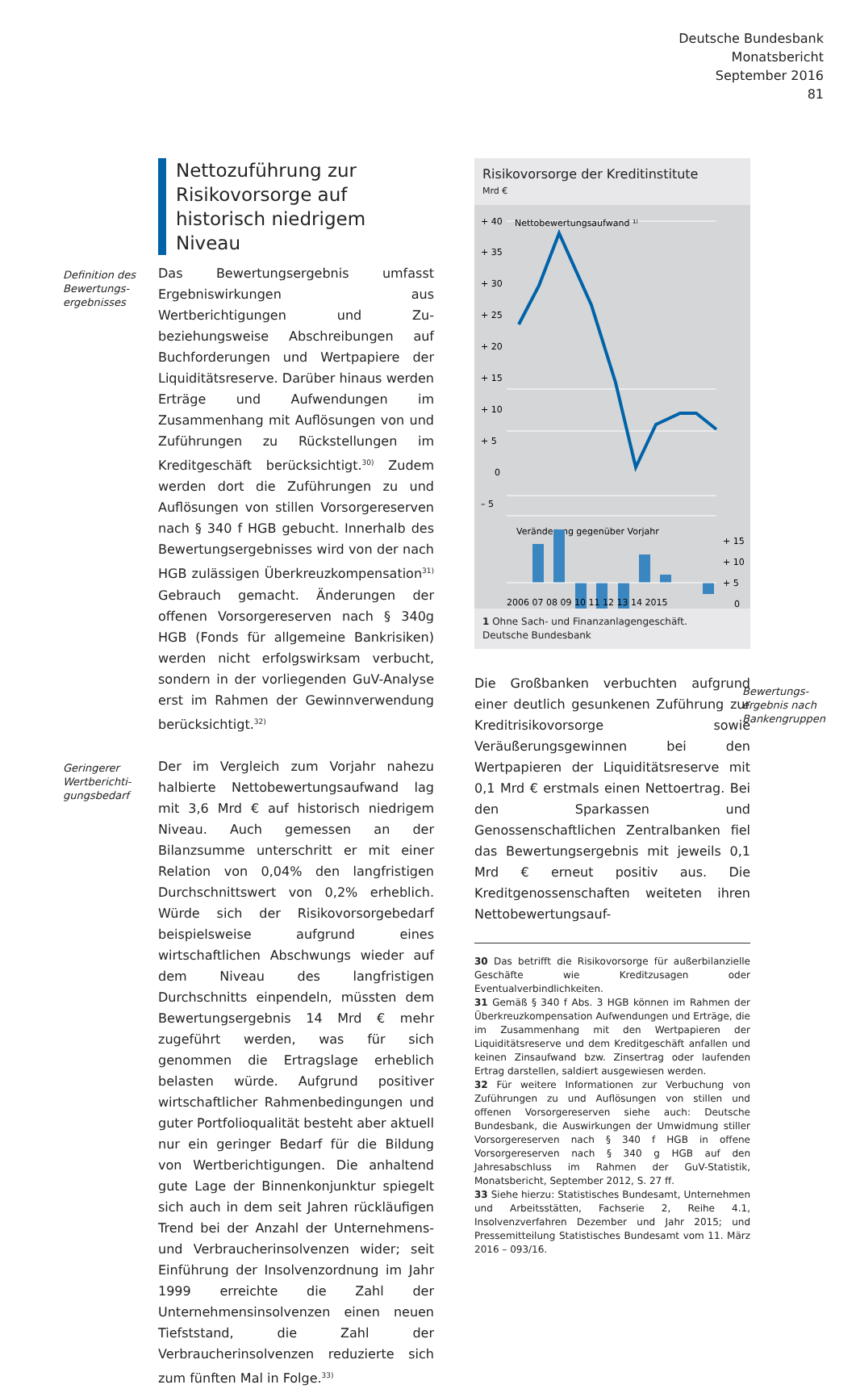Deutsche Bundesbank
Monatsbericht
September 2016
81
Nettozuführung zur Risikovorsorge auf historisch niedrigem Niveau
Definition des Bewertungs­ergebnisses
Das Bewertungsergebnis umfasst Ergebniswirkungen aus Wertberichtigungen und Zu- beziehungsweise Abschreibungen auf Buchforderungen und Wertpapiere der Liquiditätsreserve. Darüber hinaus werden Erträge und Aufwendungen im Zusammenhang mit Auflösungen von und Zuführungen zu Rückstellungen im Kreditgeschäft berücksichtigt.<sup>30)</sup> Zudem werden dort die Zuführungen zu und Auflösungen von stillen Vorsorgereserven nach § 340 f HGB gebucht. Innerhalb des Bewertungsergebnisses wird von der nach HGB zulässigen Überkreuzkompensation<sup>31)</sup> Gebrauch gemacht. Änderungen der offenen Vorsorgereserven nach § 340g HGB (Fonds für allgemeine Bankrisiken) werden nicht erfolgswirksam verbucht, sondern in der vorliegenden GuV-Analyse erst im Rahmen der Gewinnverwendung berücksichtigt.<sup>32)</sup>
Geringerer Wertberichti­gungsbedarf
Der im Vergleich zum Vorjahr nahezu halbierte Nettobewertungsaufwand lag mit 3,6 Mrd € auf historisch niedrigem Niveau. Auch gemessen an der Bilanzsumme unterschritt er mit einer Relation von 0,04% den langfristigen Durchschnittswert von 0,2% erheblich. Würde sich der Risikovorsorgebedarf beispielsweise aufgrund eines wirtschaftlichen Abschwungs wieder auf dem Niveau des langfristigen Durchschnitts einpendeln, müssten dem Bewertungsergebnis 14 Mrd € mehr zugeführt werden, was für sich genommen die Ertragslage erheblich belasten würde. Aufgrund positiver wirtschaftlicher Rahmenbedingungen und guter Portfolioqualität besteht aber aktuell nur ein geringer Bedarf für die Bildung von Wertberichtigungen. Die anhaltend gute Lage der Binnenkonjunktur spiegelt sich auch in dem seit Jahren rückläufigen Trend bei der Anzahl der Unternehmens- und Verbraucherinsolvenzen wider; seit Einführung der Insolvenzordnung im Jahr 1999 erreichte die Zahl der Unternehmensinsolvenzen einen neuen Tiefststand, die Zahl der Verbraucherinsolvenzen reduzierte sich zum fünften Mal in Folge.<sup>33)</sup>
Risikovorsorge der Kreditinstitute
Mrd €
+ 40
+ 35
+ 30
+ 25
+ 20
+ 15
+ 10
+ 5
0
– 5
Nettobewertungsaufwand ¹⁾
Veränderung gegenüber Vorjahr
+ 15
+ 10
+ 5
0
2006 07 08 09 10 11 12 13 14 2015
1 Ohne Sach- und Finanzanlagengeschäft.
Deutsche Bundesbank
Die Großbanken verbuchten aufgrund einer deutlich gesunkenen Zuführung zur Kreditrisikovorsorge sowie Veräußerungsgewinnen bei den Wertpapieren der Liquiditätsreserve mit 0,1 Mrd € erstmals einen Nettoertrag. Bei den Sparkassen und Genossenschaftlichen Zentralbanken fiel das Bewertungsergebnis mit jeweils 0,1 Mrd € erneut positiv aus. Die Kreditgenossenschaften weiteten ihren Nettobewertungsauf-
30 Das betrifft die Risikovorsorge für außerbilanzielle Geschäfte wie Kreditzusagen oder Eventualverbindlichkeiten.
31 Gemäß § 340 f Abs. 3 HGB können im Rahmen der Überkreuzkompensation Aufwendungen und Erträge, die im Zusammenhang mit den Wertpapieren der Liquiditätsreserve und dem Kreditgeschäft anfallen und keinen Zinsaufwand bzw. Zinsertrag oder laufenden Ertrag darstellen, saldiert ausgewiesen werden.
32 Für weitere Informationen zur Verbuchung von Zuführungen zu und Auflösungen von stillen und offenen Vorsorgereserven siehe auch: Deutsche Bundesbank, die Auswirkungen der Umwidmung stiller Vorsorgereserven nach § 340 f HGB in offene Vorsorgereserven nach § 340 g HGB auf den Jahresabschluss im Rahmen der GuV-Statistik, Monatsbericht, September 2012, S. 27 ff.
33 Siehe hierzu: Statistisches Bundesamt, Unternehmen und Arbeitsstätten, Fachserie 2, Reihe 4.1, Insolvenzverfahren Dezember und Jahr 2015; und Pressemitteilung Statistisches Bundesamt vom 11. März 2016 – 093/16.
Bewertungs­ergebnis nach Bankengruppen